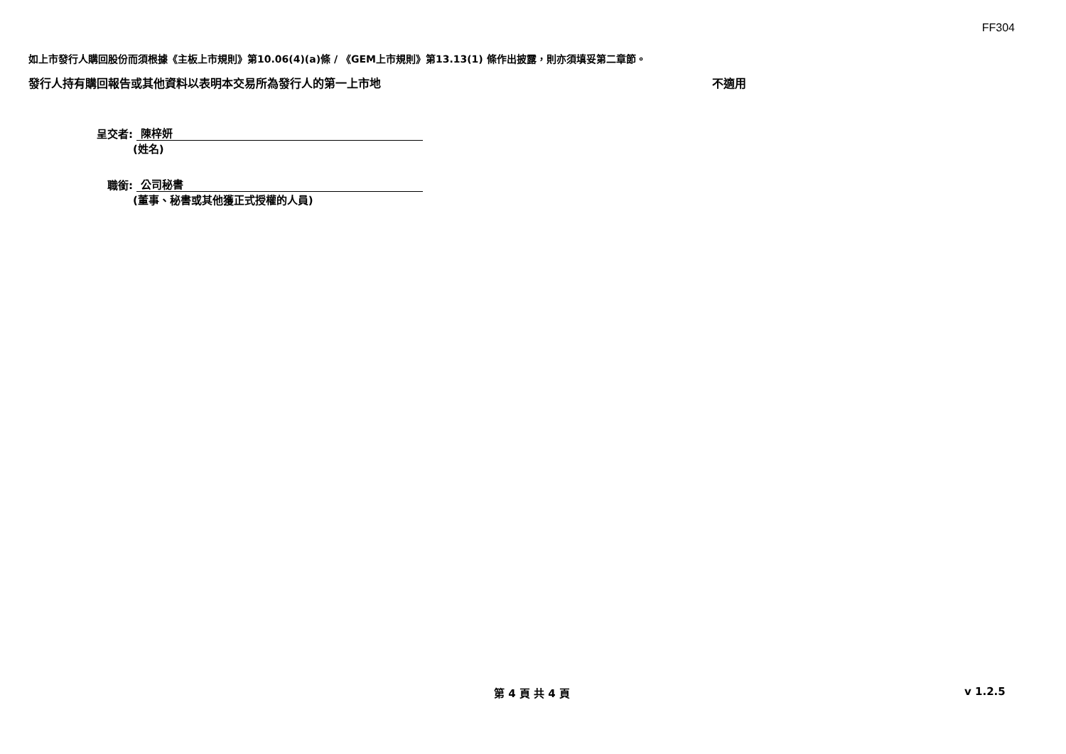FF304
如上市發行人購回股份而須根據《主板上市規則》第10.06(4)(a)條 / 《GEM上市規則》第13.13(1) 條作出披露，則亦須填妥第二章節。
發行人持有購回報告或其他資料以表明本交易所為發行人的第一上市地 不適用
呈交者: 陳梓妍
(姓名)
職銜: 公司秘書
(董事、秘書或其他獲正式授權的人員)
第 4 頁 共 4 頁 v 1.2.5